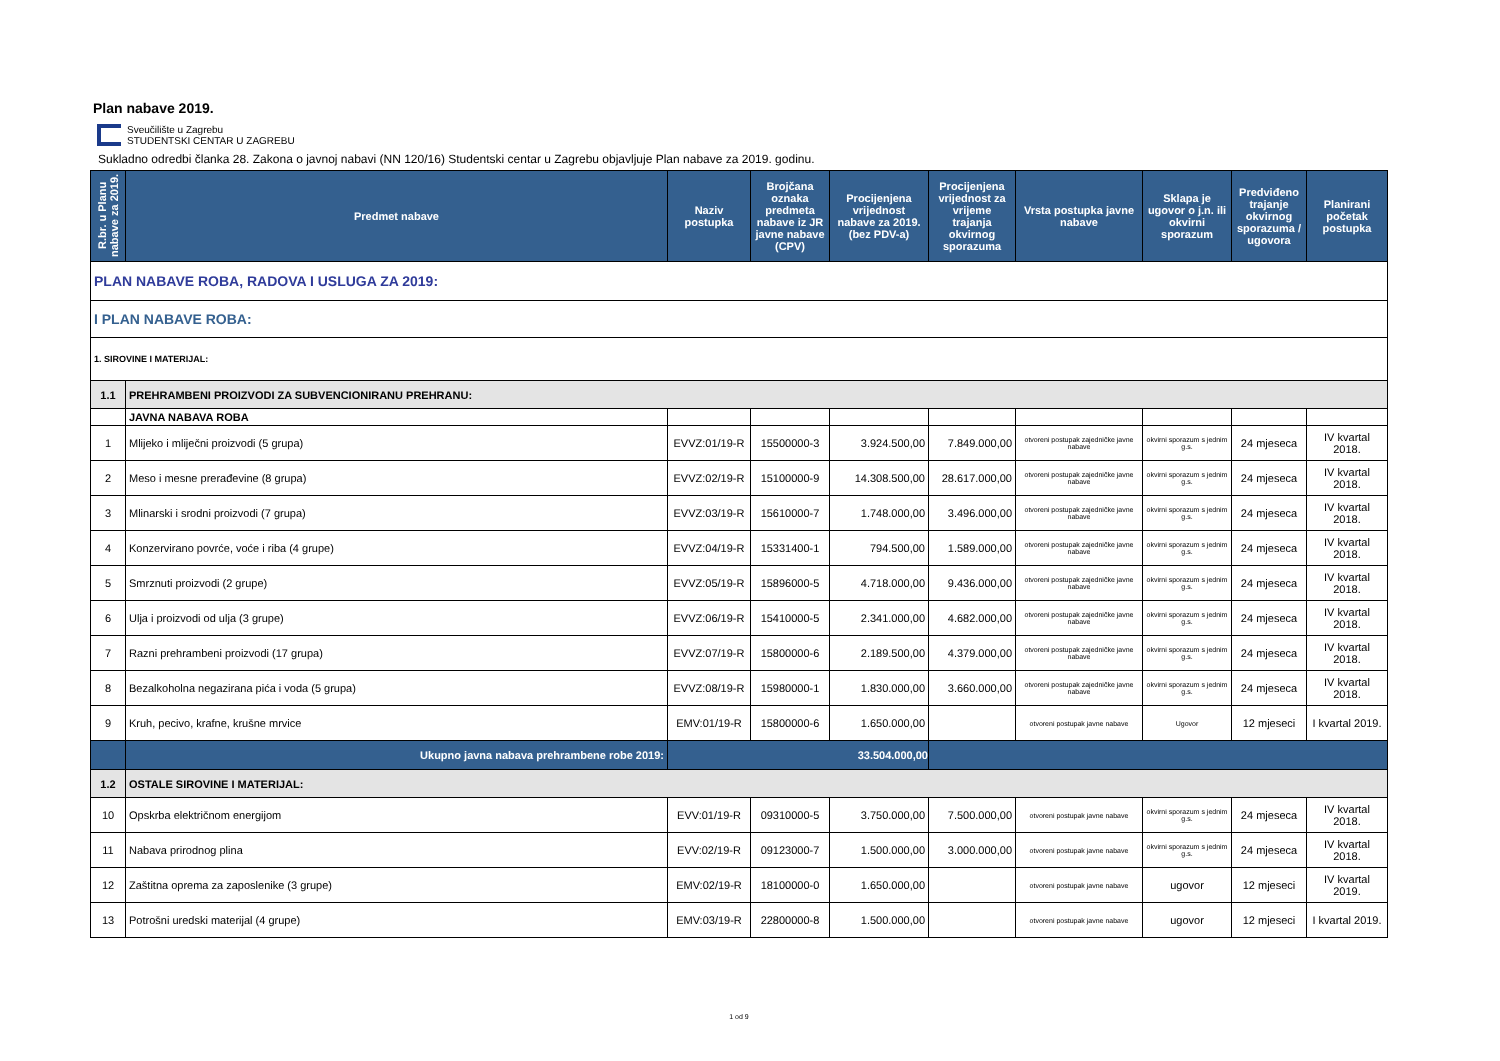Plan nabave 2019.
Sveučilište u Zagrebu
STUDENTSKI CENTAR U ZAGREBU
Sukladno odredbi članka 28. Zakona o javnoj nabavi (NN 120/16) Studentski centar u Zagrebu objavljuje Plan nabave za 2019. godinu.
| R.br. u Planu nabave za 2019. | Predmet nabave | Naziv postupka | Brojčana oznaka predmeta nabave iz JR javne nabave (CPV) | Procijenjena vrijednost nabave za 2019. (bez PDV-a) | Procijenjena vrijednost za vrijeme trajanja okvirnog sporazuma | Vrsta postupka javne nabave | Sklapa je ugovor o j.n. ili okvirni sporazum | Predviđeno trajanje okvirnog sporazuma / ugovora | Planirani početak postupka |
| --- | --- | --- | --- | --- | --- | --- | --- | --- | --- |
| PLAN NABAVE ROBA, RADOVA I USLUGA ZA 2019: | | | | | | | | | |
| I PLAN NABAVE ROBA: | | | | | | | | | |
| 1. SIROVINE I MATERIJAL: | | | | | | | | | |
| 1.1 | PREHRAMBENI PROIZVODI ZA SUBVENCIONIRANU PREHRANU: | | | | | | | | |
| | JAVNA NABAVA ROBA | | | | | | | | |
| 1 | Mlijeko i mliječni proizvodi (5 grupa) | EVVZ:01/19-R | 15500000-3 | 3.924.500,00 | 7.849.000,00 | otvoreni postupak zajedničke javne nabave | okvirni sporazum s jednim g.s. | 24 mjeseca | IV kvartal 2018. |
| 2 | Meso i mesne prerađevine (8 grupa) | EVVZ:02/19-R | 15100000-9 | 14.308.500,00 | 28.617.000,00 | otvoreni postupak zajedničke javne nabave | okvirni sporazum s jednim g.s. | 24 mjeseca | IV kvartal 2018. |
| 3 | Mlinarski i srodni proizvodi (7 grupa) | EVVZ:03/19-R | 15610000-7 | 1.748.000,00 | 3.496.000,00 | otvoreni postupak zajedničke javne nabave | okvirni sporazum s jednim g.s. | 24 mjeseca | IV kvartal 2018. |
| 4 | Konzervirano povrće, voće i riba (4 grupe) | EVVZ:04/19-R | 15331400-1 | 794.500,00 | 1.589.000,00 | otvoreni postupak zajedničke javne nabave | okvirni sporazum s jednim g.s. | 24 mjeseca | IV kvartal 2018. |
| 5 | Smrznuti proizvodi (2 grupe) | EVVZ:05/19-R | 15896000-5 | 4.718.000,00 | 9.436.000,00 | otvoreni postupak zajedničke javne nabave | okvirni sporazum s jednim g.s. | 24 mjeseca | IV kvartal 2018. |
| 6 | Ulja i proizvodi od ulja (3 grupe) | EVVZ:06/19-R | 15410000-5 | 2.341.000,00 | 4.682.000,00 | otvoreni postupak zajedničke javne nabave | okvirni sporazum s jednim g.s. | 24 mjeseca | IV kvartal 2018. |
| 7 | Razni prehrambeni proizvodi (17 grupa) | EVVZ:07/19-R | 15800000-6 | 2.189.500,00 | 4.379.000,00 | otvoreni postupak zajedničke javne nabave | okvirni sporazum s jednim g.s. | 24 mjeseca | IV kvartal 2018. |
| 8 | Bezalkoholna negazirana pića i voda (5 grupa) | EVVZ:08/19-R | 15980000-1 | 1.830.000,00 | 3.660.000,00 | otvoreni postupak zajedničke javne nabave | okvirni sporazum s jednim g.s. | 24 mjeseca | IV kvartal 2018. |
| 9 | Kruh, pecivo, krafne, krušne mrvice | EMV:01/19-R | 15800000-6 | 1.650.000,00 | | otvoreni postupak javne nabave | Ugovor | 12 mjeseci | I kvartal 2019. |
| | Ukupno javna nabava prehrambene robe 2019: | 33.504.000,00 | | | | | | | |
| 1.2 | OSTALE SIROVINE I MATERIJAL: | | | | | | | | |
| 10 | Opskrba električnom energijom | EVV:01/19-R | 09310000-5 | 3.750.000,00 | 7.500.000,00 | otvoreni postupak javne nabave | okvirni sporazum s jednim g.s. | 24 mjeseca | IV kvartal 2018. |
| 11 | Nabava prirodnog plina | EVV:02/19-R | 09123000-7 | 1.500.000,00 | 3.000.000,00 | otvoreni postupak javne nabave | okvirni sporazum s jednim g.s. | 24 mjeseca | IV kvartal 2018. |
| 12 | Zaštitna oprema za zaposlenike (3 grupe) | EMV:02/19-R | 18100000-0 | 1.650.000,00 | | otvoreni postupak javne nabave | ugovor | 12 mjeseci | IV kvartal 2019. |
| 13 | Potrošni uredski materijal (4 grupe) | EMV:03/19-R | 22800000-8 | 1.500.000,00 | | otvoreni postupak javne nabave | ugovor | 12 mjeseci | I kvartal 2019. |
1 od 9